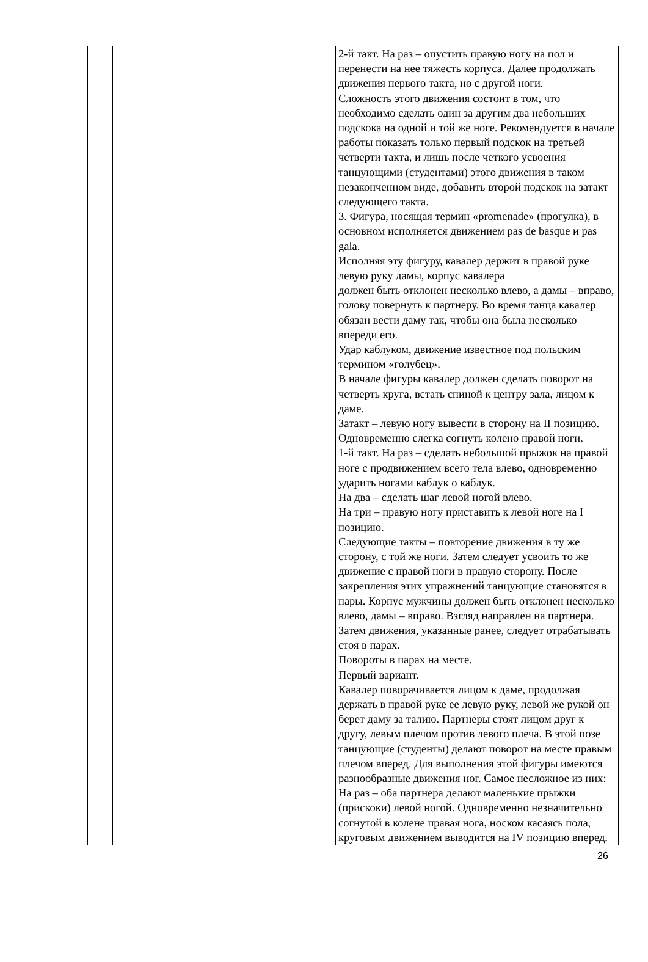| | | 2-й такт. На раз – опустить правую ногу на пол и перенести на нее тяжесть корпуса. Далее продолжать движения первого такта, но с другой ноги. Сложность этого движения состоит в том, что необходимо сделать один за другим два небольших подскока на одной и той же ноге. Рекомендуется в начале работы показать только первый подскок на третьей четверти такта, и лишь после четкого усвоения танцующими (студентами) этого движения в таком незаконченном виде, добавить второй подскок на затакт следующего такта. 3. Фигура, носящая термин «promenade» (прогулка), в основном исполняется движением pas de basque и pas gala. Исполняя эту фигуру, кавалер держит в правой руке левую руку дамы, корпус кавалера должен быть отклонен несколько влево, а дамы – вправо, голову повернуть к партнеру. Во время танца кавалер обязан вести даму так, чтобы она была несколько впереди его. Удар каблуком, движение известное под польским термином «голубец». В начале фигуры кавалер должен сделать поворот на четверть круга, встать спиной к центру зала, лицом к даме. Затакт – левую ногу вывести в сторону на II позицию. Одновременно слегка согнуть колено правой ноги. 1-й такт. На раз – сделать небольшой прыжок на правой ноге с продвижением всего тела влево, одновременно ударить ногами каблук о каблук. На два – сделать шаг левой ногой влево. На три – правую ногу приставить к левой ноге на I позицию. Следующие такты – повторение движения в ту же сторону, с той же ноги. Затем следует усвоить то же движение с правой ноги в правую сторону. После закрепления этих упражнений танцующие становятся в пары. Корпус мужчины должен быть отклонен несколько влево, дамы – вправо. Взгляд направлен на партнера. Затем движения, указанные ранее, следует отрабатывать стоя в парах. Повороты в парах на месте. Первый вариант. Кавалер поворачивается лицом к даме, продолжая держать в правой руке ее левую руку, левой же рукой он берет даму за талию. Партнеры стоят лицом друг к другу, левым плечом против левого плеча. В этой позе танцующие (студенты) делают поворот на месте правым плечом вперед. Для выполнения этой фигуры имеются разнообразные движения ног. Самое несложное из них: На раз – оба партнера делают маленькие прыжки (прискоки) левой ногой. Одновременно незначительно согнутой в колене правая нога, носком касаясь пола, круговым движением выводится на IV позицию вперед. |
26